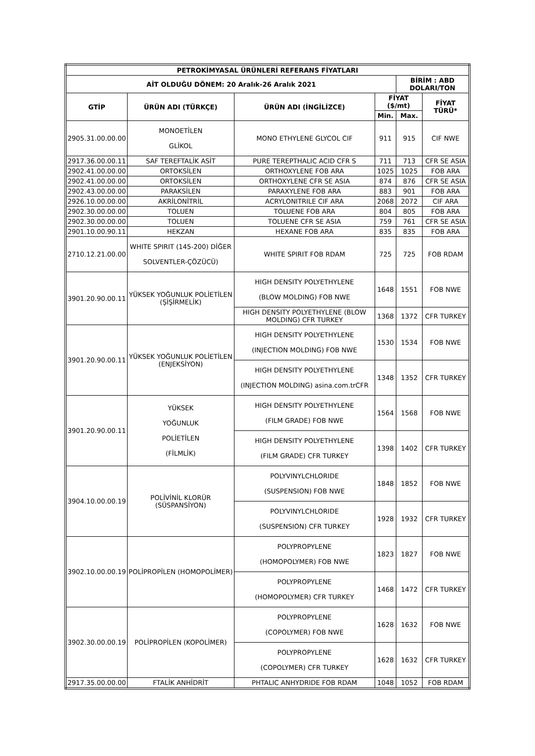| PETROKİMYASAL ÜRÜNLERİ REFERANS FİYATLARI | | | | | |
| --- | --- | --- | --- | --- | --- |
| AİT OLDUĞU DÖNEM: 20 Aralık-26 Aralık 2021 | | | | BİRİM : ABD DOLARI/TON | |
| GTİP | ÜRÜN ADI (TÜRKÇE) | ÜRÜN ADI (İNGİLİZCE) | FİYAT ($/mt) | | FİYAT TÜRÜ* |
| | | | Min. | Max. | |
| 2905.31.00.00.00 | MONOETİLEN GLİKOL | MONO ETHYLENE GLYCOL CIF | 911 | 915 | CIF NWE |
| 2917.36.00.00.11 | SAF TEREFTALİK ASİT | PURE TEREPTHALIC ACID CFR S | 711 | 713 | CFR SE ASIA |
| 2902.41.00.00.00 | ORTOKSİLEN | ORTHOXYLENE FOB ARA | 1025 | 1025 | FOB ARA |
| 2902.41.00.00.00 | ORTOKSİLEN | ORTHOXYLENE CFR SE ASIA | 874 | 876 | CFR SE ASIA |
| 2902.43.00.00.00 | PARAKSİLEN | PARAXYLENE FOB ARA | 883 | 901 | FOB ARA |
| 2926.10.00.00.00 | AKRİLONİTRİL | ACRYLONITRILE CIF ARA | 2068 | 2072 | CIF ARA |
| 2902.30.00.00.00 | TOLUEN | TOLUENE FOB ARA | 804 | 805 | FOB ARA |
| 2902.30.00.00.00 | TOLUEN | TOLUENE CFR SE ASIA | 759 | 761 | CFR SE ASIA |
| 2901.10.00.90.11 | HEKZAN | HEXANE FOB ARA | 835 | 835 | FOB ARA |
| 2710.12.21.00.00 | WHITE SPIRIT (145-200) DİĞER SOLVENTLER-ÇÖZÜCÜ) | WHITE SPIRIT FOB RDAM | 725 | 725 | FOB RDAM |
| 3901.20.90.00.11 | YÜKSEK YOĞUNLUK POLİETİLEN (ŞİŞİRMELİK) | HIGH DENSITY POLYETHYLENE (BLOW MOLDING) FOB NWE | 1648 | 1551 | FOB NWE |
| | | HIGH DENSITY POLYETHYLENE (BLOW MOLDING) CFR TURKEY | 1368 | 1372 | CFR TURKEY |
| 3901.20.90.00.11 | YÜKSEK YOĞUNLUK POLİETİLEN (ENJEKSİYON) | HIGH DENSITY POLYETHYLENE (INJECTION MOLDING) FOB NWE | 1530 | 1534 | FOB NWE |
| | | HIGH DENSITY POLYETHYLENE (INJECTION MOLDING) asina.com.trCFR | 1348 | 1352 | CFR TURKEY |
| 3901.20.90.00.11 | YÜKSEK YOĞUNLUK POLİETİLEN (FİLMLİK) | HIGH DENSITY POLYETHYLENE (FILM GRADE) FOB NWE | 1564 | 1568 | FOB NWE |
| | | HIGH DENSITY POLYETHYLENE (FILM GRADE) CFR TURKEY | 1398 | 1402 | CFR TURKEY |
| 3904.10.00.00.19 | POLİVİNİL KLORÜR (SÜSPANSİYON) | POLYVINYLCHLORIDE (SUSPENSION) FOB NWE | 1848 | 1852 | FOB NWE |
| | | POLYVINYLCHLORIDE (SUSPENSION) CFR TURKEY | 1928 | 1932 | CFR TURKEY |
| 3902.10.00.00.19 | POLİPROPİLEN (HOMOPOLİMER) | POLYPROPYLENE (HOMOPOLYMER) FOB NWE | 1823 | 1827 | FOB NWE |
| | | POLYPROPYLENE (HOMOPOLYMER) CFR TURKEY | 1468 | 1472 | CFR TURKEY |
| 3902.30.00.00.19 | POLİPROPİLEN (KOPOLİMER) | POLYPROPYLENE (COPOLYMER) FOB NWE | 1628 | 1632 | FOB NWE |
| | | POLYPROPYLENE (COPOLYMER) CFR TURKEY | 1628 | 1632 | CFR TURKEY |
| 2917.35.00.00.00 | FTALİK ANHİDRİT | PHTALIC ANHYDRIDE FOB RDAM | 1048 | 1052 | FOB RDAM |